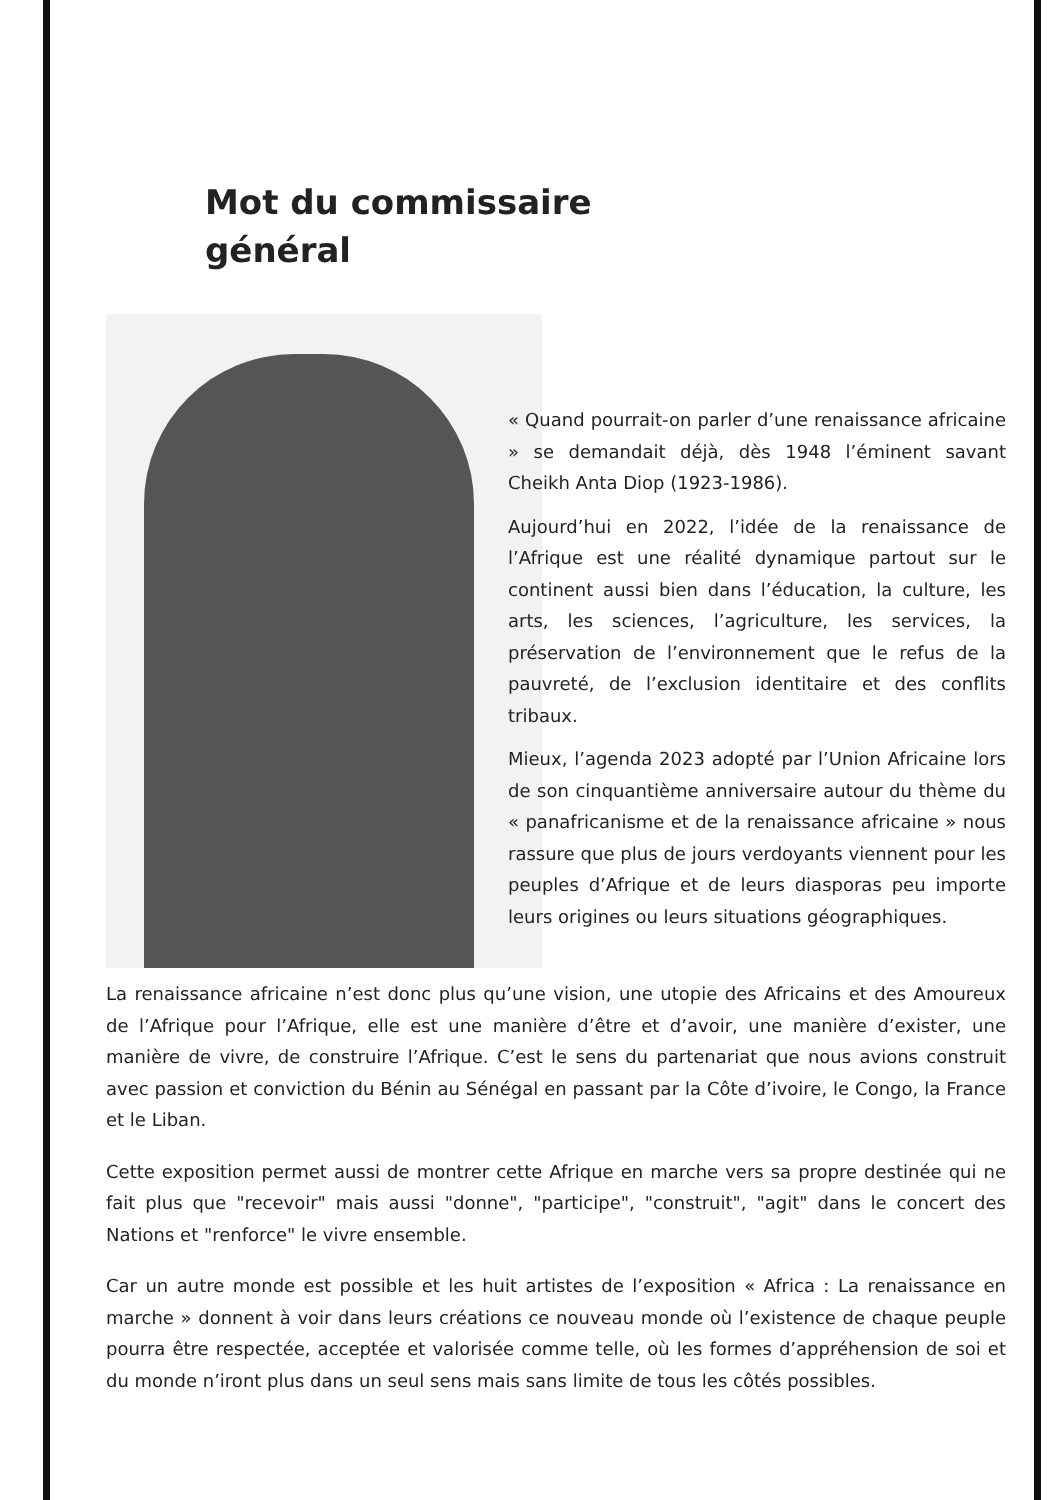Mot du commissaire
général
« Quand pourrait-on parler d’une renaissance africaine » se demandait déjà, dès 1948 l’éminent savant Cheikh Anta Diop (1923-1986).
Aujourd’hui en 2022, l’idée de la renaissance de l’Afrique est une réalité dynamique partout sur le continent aussi bien dans l’éducation, la culture, les arts, les sciences, l’agriculture, les services, la préservation de l’environnement que le refus de la pauvreté, de l’exclusion identitaire et des conflits tribaux.
Mieux, l’agenda 2023 adopté par l’Union Africaine lors de son cinquantième anniversaire autour du thème du « panafricanisme et de la renaissance africaine » nous rassure que plus de jours verdoyants viennent pour les peuples d’Afrique et de leurs diasporas peu importe leurs origines ou leurs situations géographiques.
La renaissance africaine n’est donc plus qu’une vision, une utopie des Africains et des Amoureux de l’Afrique pour l’Afrique, elle est une manière d’être et d’avoir, une manière d’exister, une manière de vivre, de construire l’Afrique. C’est le sens du partenariat que nous avions construit avec passion et conviction du Bénin au Sénégal en passant par la Côte d’ivoire, le Congo, la France et le Liban.
Cette exposition permet aussi de montrer cette Afrique en marche vers sa propre destinée qui ne fait plus que "recevoir" mais aussi "donne", "participe", "construit", "agit" dans le concert des Nations et "renforce" le vivre ensemble.
Car un autre monde est possible et les huit artistes de l’exposition « Africa : La renaissance en marche » donnent à voir dans leurs créations ce nouveau monde où l’existence de chaque peuple pourra être respectée, acceptée et valorisée comme telle, où les formes d’appréhension de soi et du monde n’iront plus dans un seul sens mais sans limite de tous les côtés possibles.